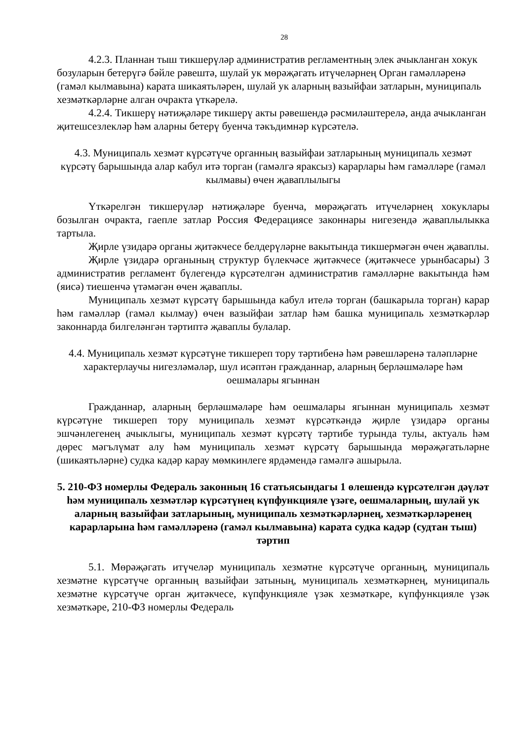28
4.2.3. Планнан тыш тикшерүләр административ регламентның элек ачыкланган хокук бозуларын бетерүгә бәйле рәвештә, шулай ук мөрәҗәгать итүчеләрнең Орган гамәлләренә (гамәл кылмавына) карата шикаятьләрен, шулай ук аларның вазыйфаи затларын, муниципаль хезмәткәрләрне алган очракта үткәрелә.
4.2.4. Тикшерү нәтиҗәләре тикшерү акты рәвешендә рәсмиләштерелә, анда ачыкланган җитешсезлекләр һәм аларны бетерү буенча тәкъдимнәр күрсәтелә.
4.3. Муниципаль хезмәт күрсәтүче органның вазыйфаи затларының муниципаль хезмәт күрсәтү барышында алар кабул итә торган (гамәлгә яраксыз) карарлары һәм гамәлләре (гамәл кылмавы) өчен җаваплылыгы
Үткәрелгән тикшерүләр нәтиҗәләре буенча, мөрәҗәгать итүчеләрнең хокуклары бозылган очракта, гаепле затлар Россия Федерациясе законнары нигезендә җаваплылыкка тартыла.
Җирле үзидарә органы җитәкчесе белдерүләрне вакытында тикшермәгән өчен җаваплы.
Җирле үзидарә органының структур бүлекчәсе җитәкчесе (җитәкчесе урынбасары) 3 административ регламент бүлегендә күрсәтелгән административ гамәлләрне вакытында һәм (яисә) тиешенчә үтәмәгән өчен җаваплы.
Муниципаль хезмәт күрсәтү барышында кабул ителә торган (башкарыла торган) карар һәм гамәлләр (гамәл кылмау) өчен вазыйфаи затлар һәм башка муниципаль хезмәткәрләр законнарда билгеләнгән тәртиптә җаваплы булалар.
4.4. Муниципаль хезмәт күрсәтүне тикшереп тору тәртибенә һәм рәвешләренә таләпләрне характерлаучы нигезләмәләр, шул исәптән гражданнар, аларның берләшмәләре һәм оешмалары ягыннан
Гражданнар, аларның берләшмәләре һәм оешмалары ягыннан муниципаль хезмәт күрсәтүне тикшереп тору муниципаль хезмәт күрсәткәндә җирле үзидарә органы эшчәнлегенең ачыклыгы, муниципаль хезмәт күрсәтү тәртибе турында тулы, актуаль һәм дөрес мәгълүмат алу һәм муниципаль хезмәт күрсәтү барышында мөрәҗәгатьләрне (шикаятьләрне) судка кадәр карау мөмкинлеге ярдәмендә гамәлгә ашырыла.
5. 210-ФЗ номерлы Федераль законның 16 статьясындагы 1 өлешендә күрсәтелгән дәүләт һәм муниципаль хезмәтләр күрсәтүнең күпфункцияле үзәге, оешмаларның, шулай ук аларның вазыйфаи затларының, муниципаль хезмәткәрләрнең, хезмәткәрләренең карарларына һәм гамәлләренә (гамәл кылмавына) карата судка кадәр (судтан тыш) тәртип
5.1. Мөрәҗәгать итүчеләр муниципаль хезмәтне күрсәтүче органның, муниципаль хезмәтне күрсәтүче органның вазыйфаи затының, муниципаль хезмәткәрнең, муниципаль хезмәтне күрсәтүче орган җитәкчесе, күпфункцияле үзәк хезмәткәре, күпфункцияле үзәк хезмәткәре, 210-ФЗ номерлы Федераль